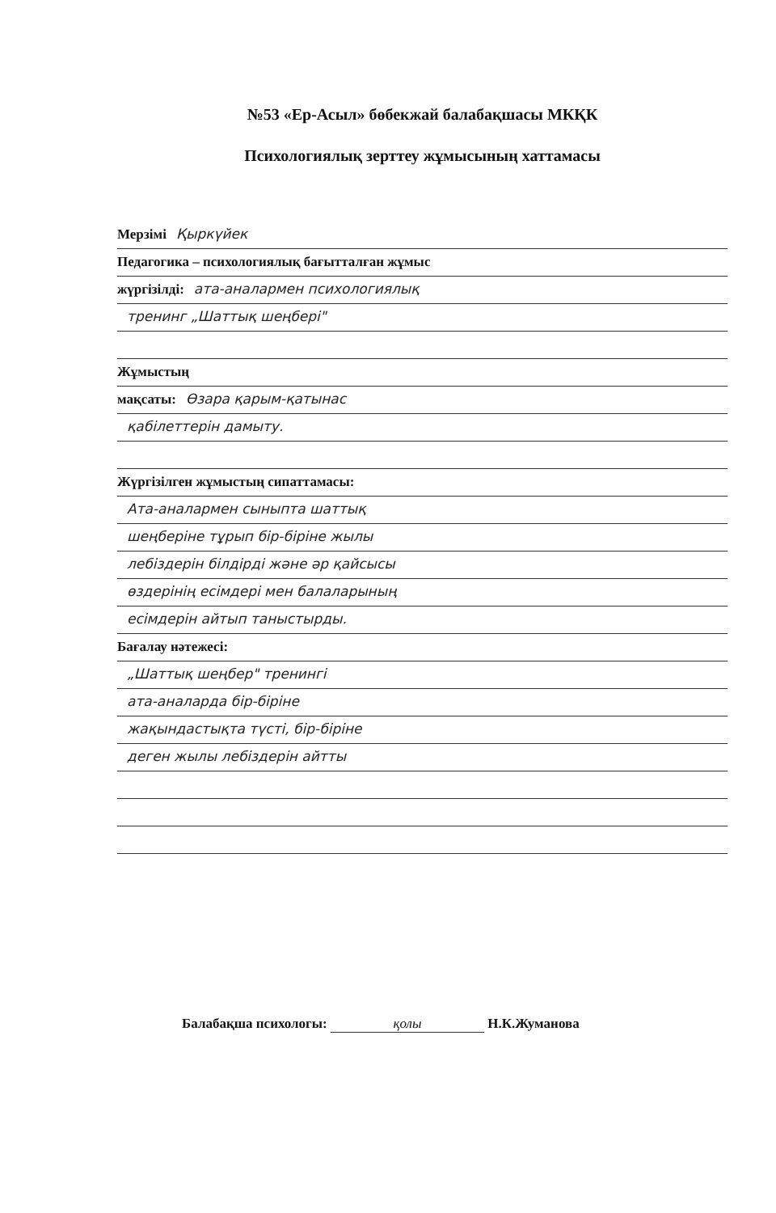№53 «Ер-Асыл» бөбекжай балабақшасы МКҚК
Психологиялық зерттеу жұмысының хаттамасы
Мерзімі Қыркүйек
Педагогика – психологиялық бағытталған жұмыс
жүргізілді: ата-аналармен психологиялық
тренинг „Шаттық шеңбері"
Жұмыстың
мақсаты: Өзара қарым-қатынас
қабілеттерін дамыту.
Жүргізілген жұмыстың сипаттамасы:
Ата-аналармен сыныпта шаттық
шеңберіне тұрып бір-біріне жылы
лебіздерін білдірді және әр қайсысы
өздерінің есімдері мен балаларының
есімдерін айтып таныстырды.
Бағалау нәтежесі:
„Шаттық шеңбер" тренингі
ата-аналарда бір-біріне
жақындастықта түсті, бір-біріне
деген жылы лебіздерін айтты
Балабақша психологы: қолы Н.К.Жуманова